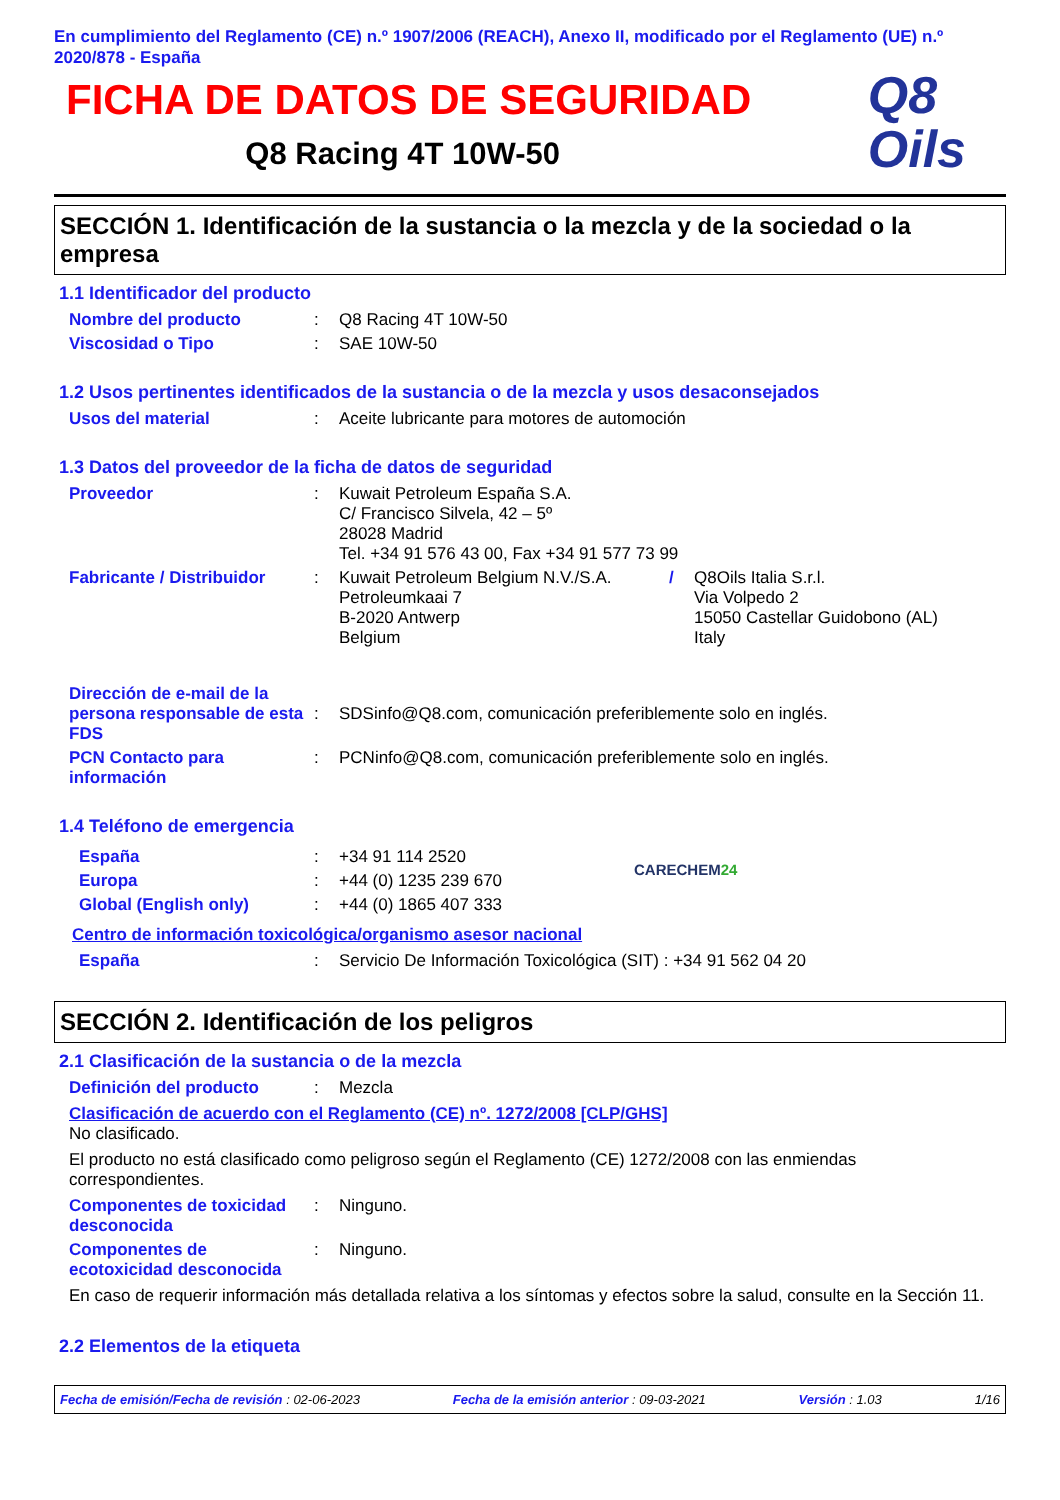En cumplimiento del Reglamento (CE) n.º 1907/2006 (REACH), Anexo II, modificado por el Reglamento (UE) n.º 2020/878 - España
FICHA DE DATOS DE SEGURIDAD
Q8 Racing 4T 10W-50
Q8
Oils
SECCIÓN 1. Identificación de la sustancia o la mezcla y de la sociedad o la empresa
1.1 Identificador del producto
Nombre del producto : Q8 Racing 4T 10W-50
Viscosidad o Tipo : SAE 10W-50
1.2 Usos pertinentes identificados de la sustancia o de la mezcla y usos desaconsejados
Usos del material : Aceite lubricante para motores de automoción
1.3 Datos del proveedor de la ficha de datos de seguridad
Proveedor : Kuwait Petroleum España S.A.
C/ Francisco Silvela, 42 – 5º
28028 Madrid
Tel. +34 91 576 43 00, Fax +34 91 577 73 99
Fabricante / Distribuidor
: Kuwait Petroleum Belgium N.V./S.A.
Petroleumkaai 7
B-2020 Antwerp
Belgium
/ Q8Oils Italia S.r.l.
Via Volpedo 2
15050 Castellar Guidobono (AL)
Italy
Dirección de e-mail de la persona responsable de esta FDS
:
SDSinfo@Q8.com, comunicación preferiblemente solo en inglés.
PCN Contacto para información
: PCNinfo@Q8.com, comunicación preferiblemente solo en inglés.
1.4 Teléfono de emergencia
España : +34 91 114 2520
Europa : +44 (0) 1235 239 670
Global (English only) : +44 (0) 1865 407 333
CARECHEM24
Centro de información toxicológica/organismo asesor nacional
España : Servicio De Información Toxicológica (SIT) : +34 91 562 04 20
SECCIÓN 2. Identificación de los peligros
2.1 Clasificación de la sustancia o de la mezcla
Definición del producto : Mezcla
Clasificación de acuerdo con el Reglamento (CE) nº. 1272/2008 [CLP/GHS]
No clasificado.
El producto no está clasificado como peligroso según el Reglamento (CE) 1272/2008 con las enmiendas correspondientes.
Componentes de toxicidad desconocida
: Ninguno.
Componentes de ecotoxicidad desconocida
: Ninguno.
En caso de requerir información más detallada relativa a los síntomas y efectos sobre la salud, consulte en la Sección 11.
2.2 Elementos de la etiqueta
Fecha de emisión/Fecha de revisión : 02-06-2023 Fecha de la emisión anterior : 09-03-2021 Versión : 1.03 1/16